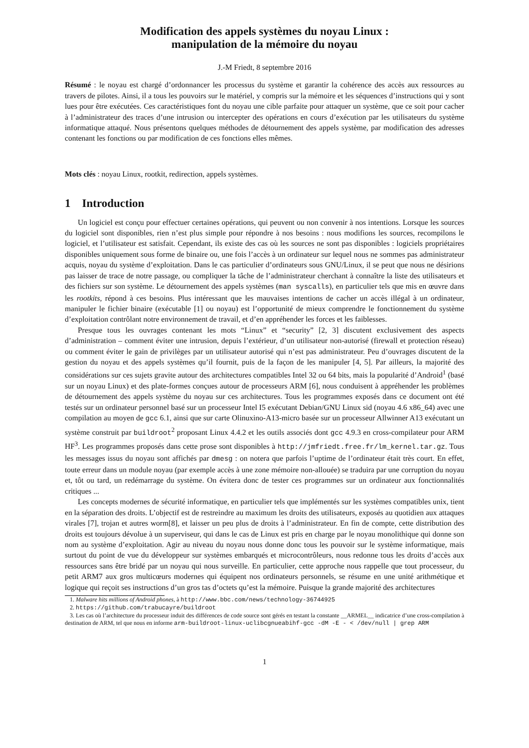Modification des appels systèmes du noyau Linux :
manipulation de la mémoire du noyau
J.-M Friedt, 8 septembre 2016
Résumé : le noyau est chargé d’ordonnancer les processus du système et garantir la cohérence des accès aux ressources au travers de pilotes. Ainsi, il a tous les pouvoirs sur le matériel, y compris sur la mémoire et les séquences d’instructions qui y sont lues pour être exécutées. Ces caractéristiques font du noyau une cible parfaite pour attaquer un système, que ce soit pour cacher à l’administrateur des traces d’une intrusion ou intercepter des opérations en cours d’exécution par les utilisateurs du système informatique attaqué. Nous présentons quelques méthodes de détournement des appels système, par modification des adresses contenant les fonctions ou par modification de ces fonctions elles mêmes.
Mots clés : noyau Linux, rootkit, redirection, appels systèmes.
1 Introduction
Un logiciel est conçu pour effectuer certaines opérations, qui peuvent ou non convenir à nos intentions. Lorsque les sources du logiciel sont disponibles, rien n’est plus simple pour répondre à nos besoins : nous modifions les sources, recompilons le logiciel, et l’utilisateur est satisfait. Cependant, ils existe des cas où les sources ne sont pas disponibles : logiciels propriétaires disponibles uniquement sous forme de binaire ou, une fois l’accès à un ordinateur sur lequel nous ne sommes pas administrateur acquis, noyau du système d’exploitation. Dans le cas particulier d’ordinateurs sous GNU/Linux, il se peut que nous ne désirions pas laisser de trace de notre passage, ou compliquer la tâche de l’administrateur cherchant à connaître la liste des utilisateurs et des fichiers sur son système. Le détournement des appels systèmes (man syscalls), en particulier tels que mis en œuvre dans les rootkits, répond à ces besoins. Plus intéressant que les mauvaises intentions de cacher un accès illégal à un ordinateur, manipuler le fichier binaire (exécutable [1] ou noyau) est l’opportunité de mieux comprendre le fonctionnement du système d’exploitation contrôlant notre environnement de travail, et d’en appréhender les forces et les faiblesses.
Presque tous les ouvrages contenant les mots “Linux” et “security” [2, 3] discutent exclusivement des aspects d’administration – comment éviter une intrusion, depuis l’extérieur, d’un utilisateur non-autorisé (firewall et protection réseau) ou comment éviter le gain de privilèges par un utilisateur autorisé qui n’est pas administrateur. Peu d’ouvrages discutent de la gestion du noyau et des appels systèmes qu’il fournit, puis de la façon de les manipuler [4, 5]. Par ailleurs, la majorité des considérations sur ces sujets gravite autour des architectures compatibles Intel 32 ou 64 bits, mais la popularité d’Android<sup>1</sup> (basé sur un noyau Linux) et des plate-formes conçues autour de processeurs ARM [6], nous conduisent à appréhender les problèmes de détournement des appels système du noyau sur ces architectures. Tous les programmes exposés dans ce document ont été testés sur un ordinateur personnel basé sur un processeur Intel I5 exécutant Debian/GNU Linux sid (noyau 4.6 x86_64) avec une compilation au moyen de gcc 6.1, ainsi que sur carte Olinuxino-A13-micro basée sur un processeur Allwinner A13 exécutant un système construit par buildroot<sup>2</sup> proposant Linux 4.4.2 et les outils associés dont gcc 4.9.3 en cross-compilateur pour ARM HF<sup>3</sup>. Les programmes proposés dans cette prose sont disponibles à http://jmfriedt.free.fr/lm_kernel.tar.gz. Tous les messages issus du noyau sont affichés par dmesg : on notera que parfois l’uptime de l’ordinateur était très court. En effet, toute erreur dans un module noyau (par exemple accès à une zone mémoire non-allouée) se traduira par une corruption du noyau et, tôt ou tard, un redémarrage du système. On évitera donc de tester ces programmes sur un ordinateur aux fonctionnalités critiques ...
Les concepts modernes de sécurité informatique, en particulier tels que implémentés sur les systèmes compatibles unix, tient en la séparation des droits. L’objectif est de restreindre au maximum les droits des utilisateurs, exposés au quotidien aux attaques virales [7], trojan et autres worm[8], et laisser un peu plus de droits à l’administrateur. En fin de compte, cette distribution des droits est toujours dévolue à un superviseur, qui dans le cas de Linux est pris en charge par le noyau monolithique qui donne son nom au système d’exploitation. Agir au niveau du noyau nous donne donc tous les pouvoir sur le système informatique, mais surtout du point de vue du développeur sur systèmes embarqués et microcontrôleurs, nous redonne tous les droits d’accès aux ressources sans être bridé par un noyau qui nous surveille. En particulier, cette approche nous rappelle que tout processeur, du petit ARM7 aux gros multicœurs modernes qui équipent nos ordinateurs personnels, se résume en une unité arithmétique et logique qui reçoit ses instructions d’un gros tas d’octets qu’est la mémoire. Puisque la grande majorité des architectures
1. Malware hits millions of Android phones, à http://www.bbc.com/news/technology-36744925
2. https://github.com/trabucayre/buildroot
3. Les cas où l’architecture du processeur induit des différences de code source sont gérés en testant la constante __ARMEL__ indicatrice d’une cross-compilation à destination de ARM, tel que nous en informe arm-buildroot-linux-uclibcgnueabihf-gcc -dM -E - < /dev/null | grep ARM
1